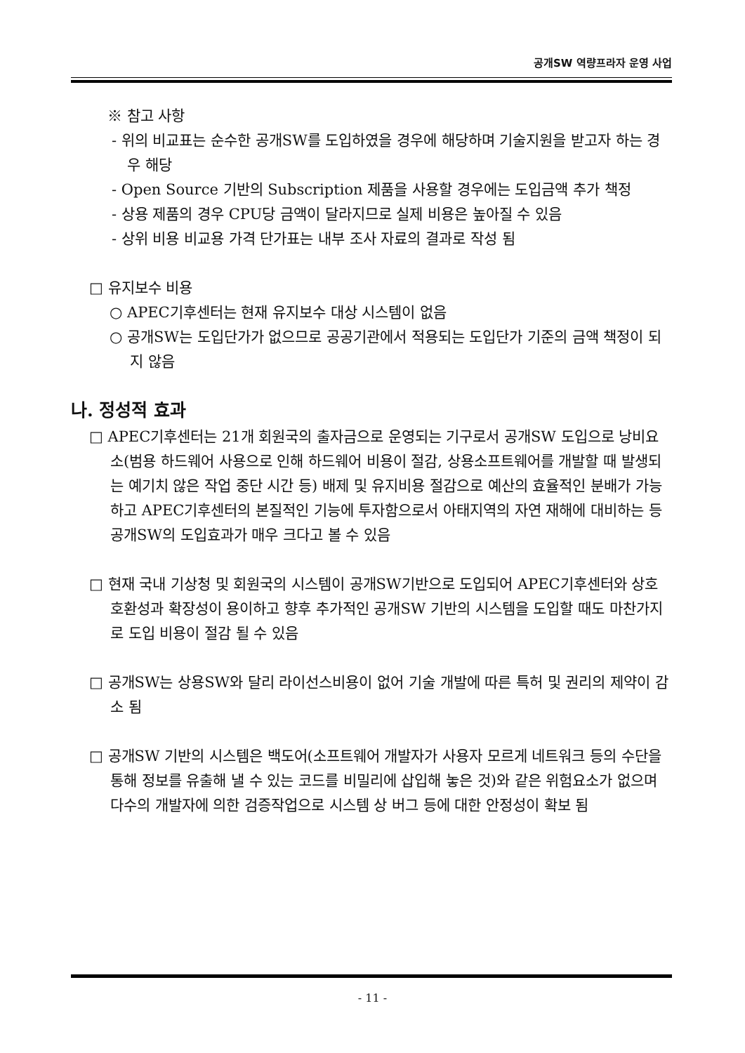공개SW 역량프라자 운영 사업
※ 참고 사항
- 위의 비교표는 순수한 공개SW를 도입하였을 경우에 해당하며 기술지원을 받고자 하는 경우 해당
- Open Source 기반의 Subscription 제품을 사용할 경우에는 도입금액 추가 책정
- 상용 제품의 경우 CPU당 금액이 달라지므로 실제 비용은 높아질 수 있음
- 상위 비용 비교용 가격 단가표는 내부 조사 자료의 결과로 작성 됨
□ 유지보수 비용
○ APEC기후센터는 현재 유지보수 대상 시스템이 없음
○ 공개SW는 도입단가가 없으므로 공공기관에서 적용되는 도입단가 기준의 금액 책정이 되지 않음
나. 정성적 효과
□ APEC기후센터는 21개 회원국의 출자금으로 운영되는 기구로서 공개SW 도입으로 낭비요소(범용 하드웨어 사용으로 인해 하드웨어 비용이 절감, 상용소프트웨어를 개발할 때 발생되는 예기치 않은 작업 중단 시간 등) 배제 및 유지비용 절감으로 예산의 효율적인 분배가 가능하고 APEC기후센터의 본질적인 기능에 투자함으로서 아태지역의 자연 재해에 대비하는 등 공개SW의 도입효과가 매우 크다고 볼 수 있음
□ 현재 국내 기상청 및 회원국의 시스템이 공개SW기반으로 도입되어 APEC기후센터와 상호 호환성과 확장성이 용이하고 향후 추가적인 공개SW 기반의 시스템을 도입할 때도 마찬가지로 도입 비용이 절감 될 수 있음
□ 공개SW는 상용SW와 달리 라이선스비용이 없어 기술 개발에 따른 특허 및 권리의 제약이 감소 됨
□ 공개SW 기반의 시스템은 백도어(소프트웨어 개발자가 사용자 모르게 네트워크 등의 수단을 통해 정보를 유출해 낼 수 있는 코드를 비밀리에 삽입해 놓은 것)와 같은 위험요소가 없으며 다수의 개발자에 의한 검증작업으로 시스템 상 버그 등에 대한 안정성이 확보 됨
- 11 -